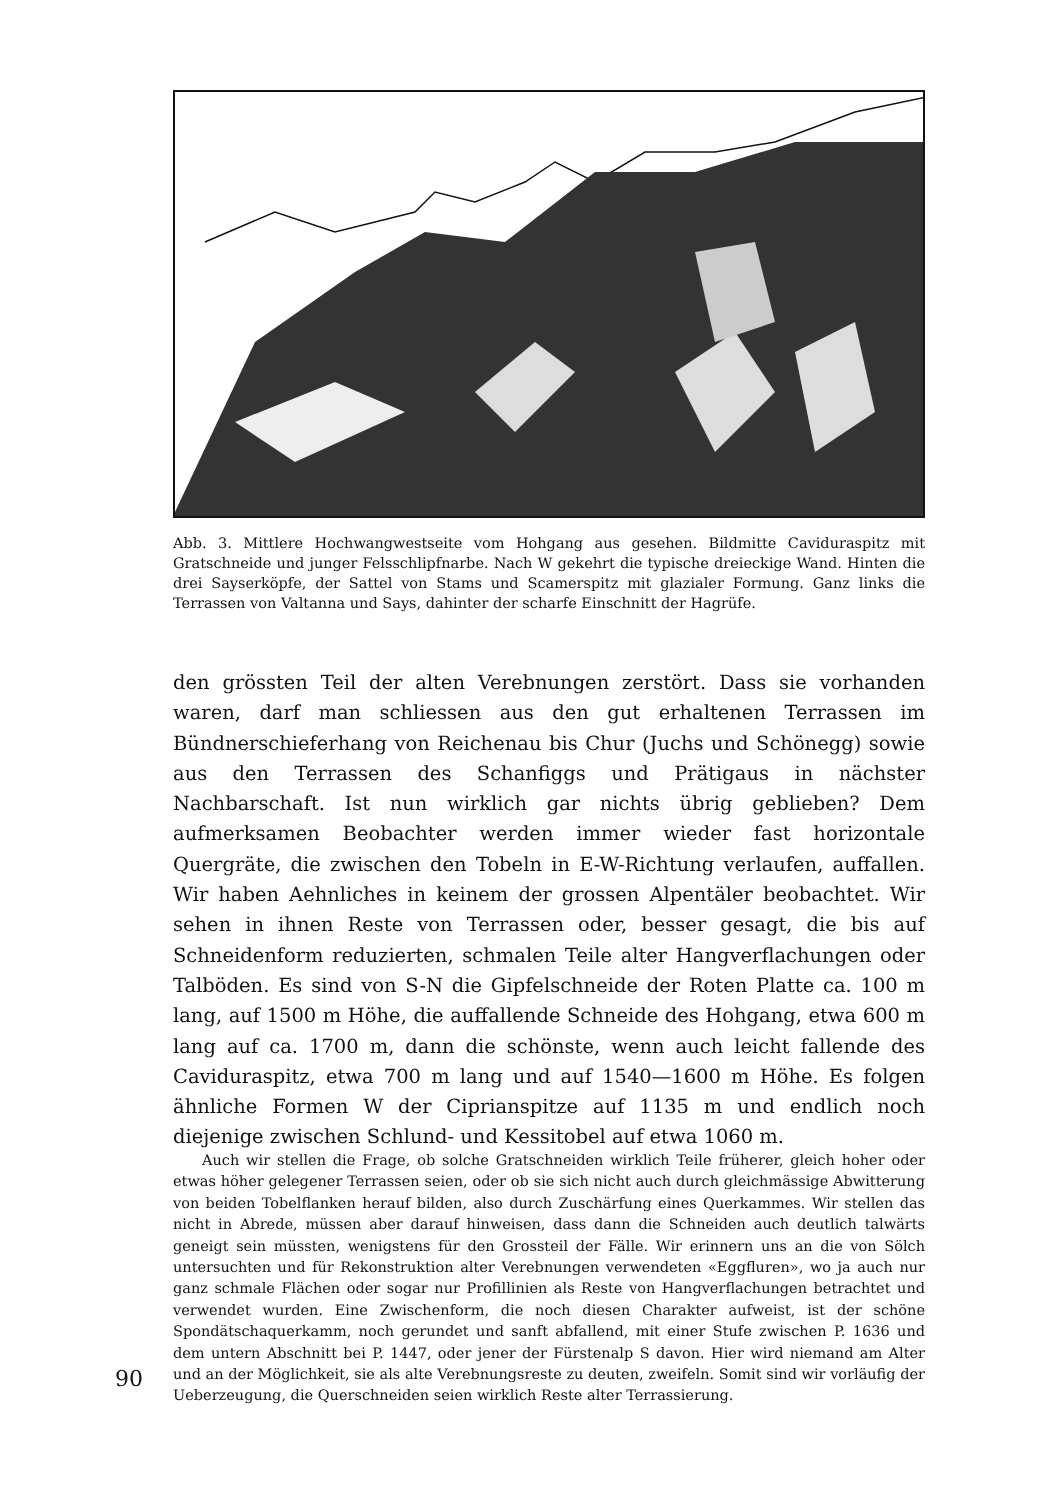Abb. 3. Mittlere Hochwangwestseite vom Hohgang aus gesehen. Bildmitte Caviduraspitz mit Gratschneide und junger Felsschlipfnarbe. Nach W gekehrt die typische dreieckige Wand. Hinten die drei Sayserköpfe, der Sattel von Stams und Scamerspitz mit glazialer Formung. Ganz links die Terrassen von Valtanna und Says, dahinter der scharfe Einschnitt der Hagrüfe.
den grössten Teil der alten Verebnungen zerstört. Dass sie vorhanden waren, darf man schliessen aus den gut erhaltenen Terrassen im Bündnerschieferhang von Reichenau bis Chur (Juchs und Schönegg) sowie aus den Terrassen des Schanfiggs und Prätigaus in nächster Nachbarschaft. Ist nun wirklich gar nichts übrig geblieben? Dem aufmerksamen Beobachter werden immer wieder fast horizontale Quergräte, die zwischen den Tobeln in E-W-Richtung verlaufen, auffallen. Wir haben Aehnliches in keinem der grossen Alpentäler beobachtet. Wir sehen in ihnen Reste von Terrassen oder, besser gesagt, die bis auf Schneidenform reduzierten, schmalen Teile alter Hangverflachungen oder Talböden. Es sind von S-N die Gipfelschneide der Roten Platte ca. 100 m lang, auf 1500 m Höhe, die auffallende Schneide des Hohgang, etwa 600 m lang auf ca. 1700 m, dann die schönste, wenn auch leicht fallende des Caviduraspitz, etwa 700 m lang und auf 1540—1600 m Höhe. Es folgen ähnliche Formen W der Ciprianspitze auf 1135 m und endlich noch diejenige zwischen Schlund- und Kessitobel auf etwa 1060 m.
  Auch wir stellen die Frage, ob solche Gratschneiden wirklich Teile früherer, gleich hoher oder etwas höher gelegener Terrassen seien, oder ob sie sich nicht auch durch gleichmässige Abwitterung von beiden Tobelflanken herauf bilden, also durch Zuschärfung eines Querkammes. Wir stellen das nicht in Abrede, müssen aber darauf hinweisen, dass dann die Schneiden auch deutlich talwärts geneigt sein müssten, wenigstens für den Grossteil der Fälle. Wir erinnern uns an die von Sölch untersuchten und für Rekonstruktion alter Verebnungen verwendeten «Eggfluren», wo ja auch nur ganz schmale Flächen oder sogar nur Profillinien als Reste von Hangverflachungen betrachtet und verwendet wurden. Eine Zwischenform, die noch diesen Charakter aufweist, ist der schöne Spondätschaquerkamm, noch gerundet und sanft abfallend, mit einer Stufe zwischen P. 1636 und dem untern Abschnitt bei P. 1447, oder jener der Fürstenalp S davon. Hier wird niemand am Alter und an der Möglichkeit, sie als alte Verebnungsreste zu deuten, zweifeln. Somit sind wir vorläufig der Ueberzeugung, die Querschneiden seien wirklich Reste alter Terrassierung.
90